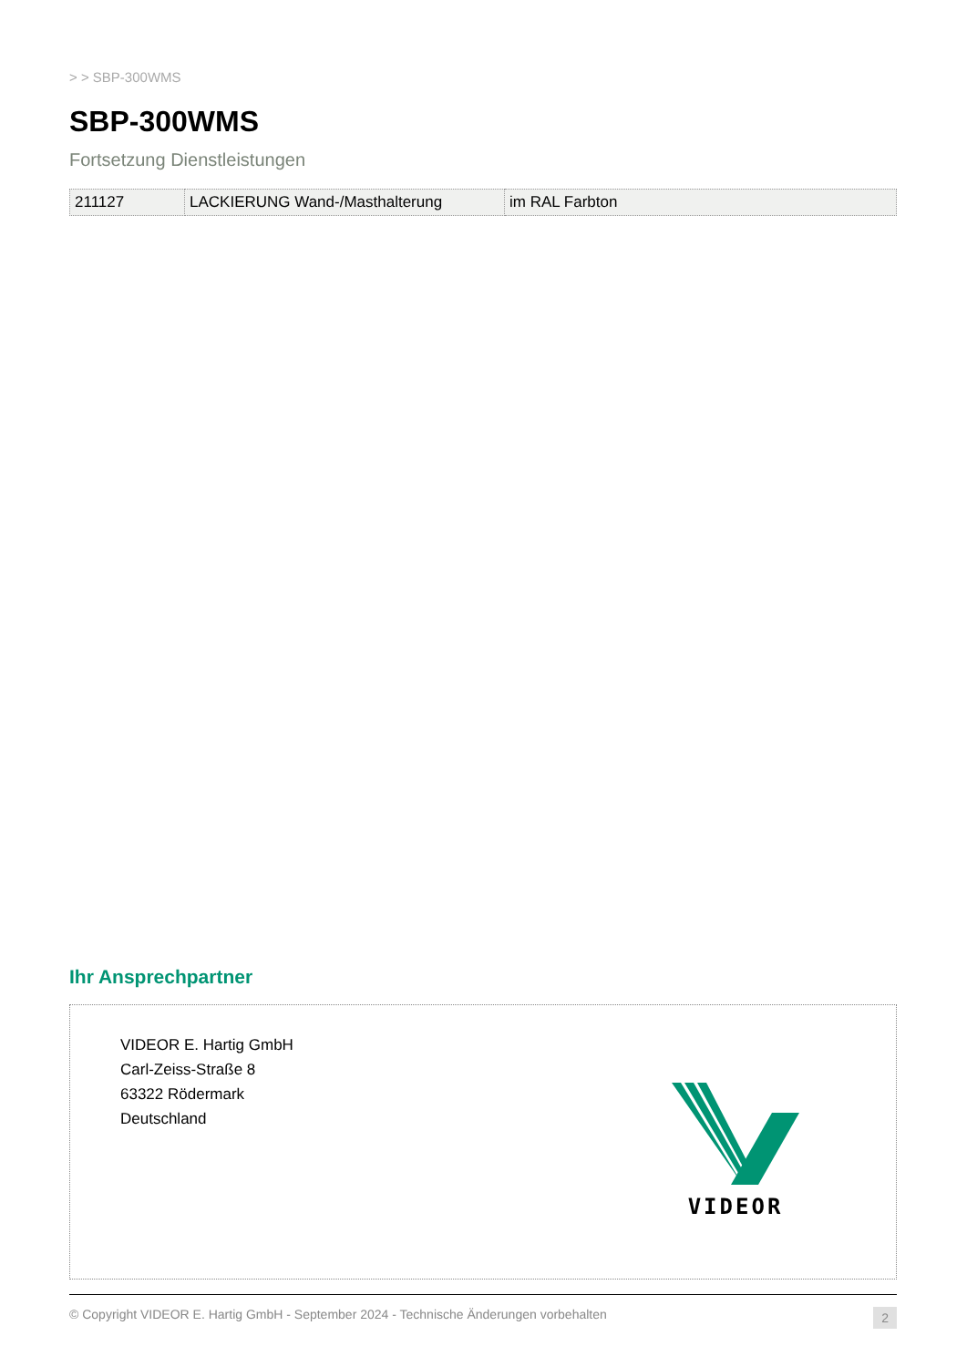> > SBP-300WMS
SBP-300WMS
Fortsetzung Dienstleistungen
| 211127 | LACKIERUNG Wand-/Masthalterung | im RAL Farbton |
Ihr Ansprechpartner
VIDEOR E. Hartig GmbH
Carl-Zeiss-Straße 8
63322 Rödermark
Deutschland
VIDEOR
© Copyright VIDEOR E. Hartig GmbH - September 2024 - Technische Änderungen vorbehalten 2